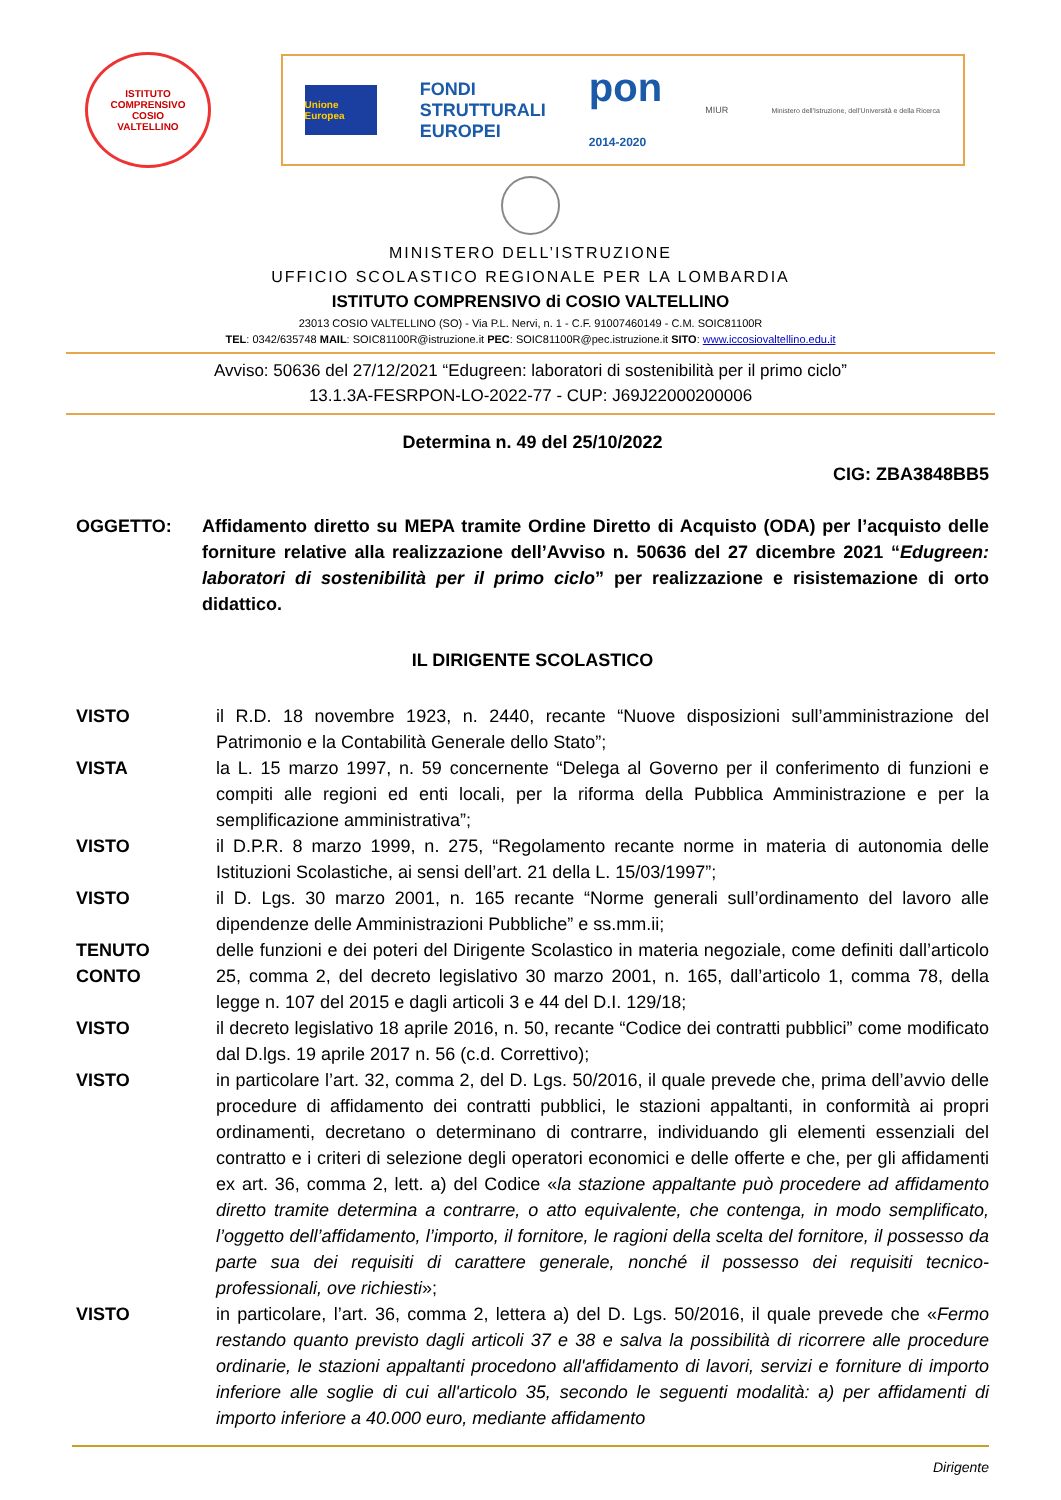ISTITUTO COMPRENSIVO
COSIO
VALTELLINO
Unione Europea
FONDI
STRUTTURALI
EUROPEI
pon
2014-2020
MIUR
Ministero dell'Istruzione, dell'Università e della Ricerca
MINISTERO DELL’ISTRUZIONE
UFFICIO SCOLASTICO REGIONALE PER LA LOMBARDIA
ISTITUTO COMPRENSIVO di COSIO VALTELLINO
23013 COSIO VALTELLINO (SO) - Via P.L. Nervi, n. 1 - C.F. 91007460149 - C.M. SOIC81100R
TEL: 0342/635748 MAIL: SOIC81100R@istruzione.it PEC: SOIC81100R@pec.istruzione.it SITO: www.iccosiovaltellino.edu.it
Avviso: 50636 del 27/12/2021 “Edugreen: laboratori di sostenibilità per il primo ciclo”
13.1.3A-FESRPON-LO-2022-77 - CUP: J69J22000200006
Determina n. 49 del 25/10/2022
CIG: ZBA3848BB5
OGGETTO: Affidamento diretto su MEPA tramite Ordine Diretto di Acquisto (ODA) per l’acquisto delle forniture relative alla realizzazione dell’Avviso n. 50636 del 27 dicembre 2021 “Edugreen: laboratori di sostenibilità per il primo ciclo” per realizzazione e risistemazione di orto didattico.
IL DIRIGENTE SCOLASTICO
VISTO il R.D. 18 novembre 1923, n. 2440, recante “Nuove disposizioni sull’amministrazione del Patrimonio e la Contabilità Generale dello Stato”;
VISTA la L. 15 marzo 1997, n. 59 concernente “Delega al Governo per il conferimento di funzioni e compiti alle regioni ed enti locali, per la riforma della Pubblica Amministrazione e per la semplificazione amministrativa”;
VISTO il D.P.R. 8 marzo 1999, n. 275, “Regolamento recante norme in materia di autonomia delle Istituzioni Scolastiche, ai sensi dell’art. 21 della L. 15/03/1997”;
VISTO il D. Lgs. 30 marzo 2001, n. 165 recante “Norme generali sull’ordinamento del lavoro alle dipendenze delle Amministrazioni Pubbliche” e ss.mm.ii;
TENUTO CONTO delle funzioni e dei poteri del Dirigente Scolastico in materia negoziale, come definiti dall’articolo 25, comma 2, del decreto legislativo 30 marzo 2001, n. 165, dall’articolo 1, comma 78, della legge n. 107 del 2015 e dagli articoli 3 e 44 del D.I. 129/18;
VISTO il decreto legislativo 18 aprile 2016, n. 50, recante “Codice dei contratti pubblici” come modificato dal D.lgs. 19 aprile 2017 n. 56 (c.d. Correttivo);
VISTO in particolare l’art. 32, comma 2, del D. Lgs. 50/2016, il quale prevede che, prima dell’avvio delle procedure di affidamento dei contratti pubblici, le stazioni appaltanti, in conformità ai propri ordinamenti, decretano o determinano di contrarre, individuando gli elementi essenziali del contratto e i criteri di selezione degli operatori economici e delle offerte e che, per gli affidamenti ex art. 36, comma 2, lett. a) del Codice «la stazione appaltante può procedere ad affidamento diretto tramite determina a contrarre, o atto equivalente, che contenga, in modo semplificato, l’oggetto dell’affidamento, l’importo, il fornitore, le ragioni della scelta del fornitore, il possesso da parte sua dei requisiti di carattere generale, nonché il possesso dei requisiti tecnico-professionali, ove richiesti»;
VISTO in particolare, l’art. 36, comma 2, lettera a) del D. Lgs. 50/2016, il quale prevede che «Fermo restando quanto previsto dagli articoli 37 e 38 e salva la possibilità di ricorrere alle procedure ordinarie, le stazioni appaltanti procedono all'affidamento di lavori, servizi e forniture di importo inferiore alle soglie di cui all'articolo 35, secondo le seguenti modalità: a) per affidamenti di importo inferiore a 40.000 euro, mediante affidamento
Dirigente